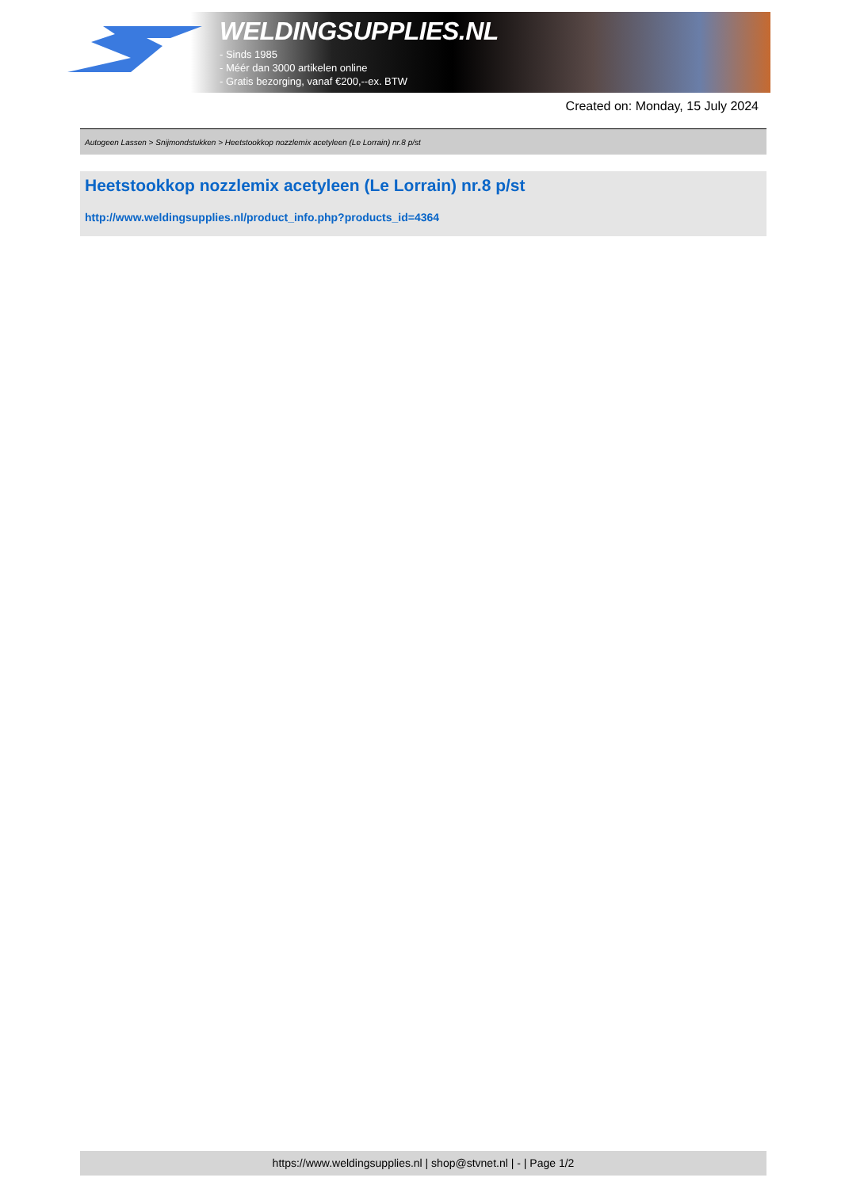WELDINGSUPPLIES.NL
- Sinds 1985
- Méér dan 3000 artikelen online
- Gratis bezorging, vanaf €200,--ex. BTW
Created on: Monday, 15 July 2024
Autogeen Lassen > Snijmondstukken > Heetstookkop nozzlemix acetyleen (Le Lorrain) nr.8 p/st
Heetstookkop nozzlemix acetyleen (Le Lorrain) nr.8 p/st
http://www.weldingsupplies.nl/product_info.php?products_id=4364
https://www.weldingsupplies.nl | shop@stvnet.nl | - | Page 1/2